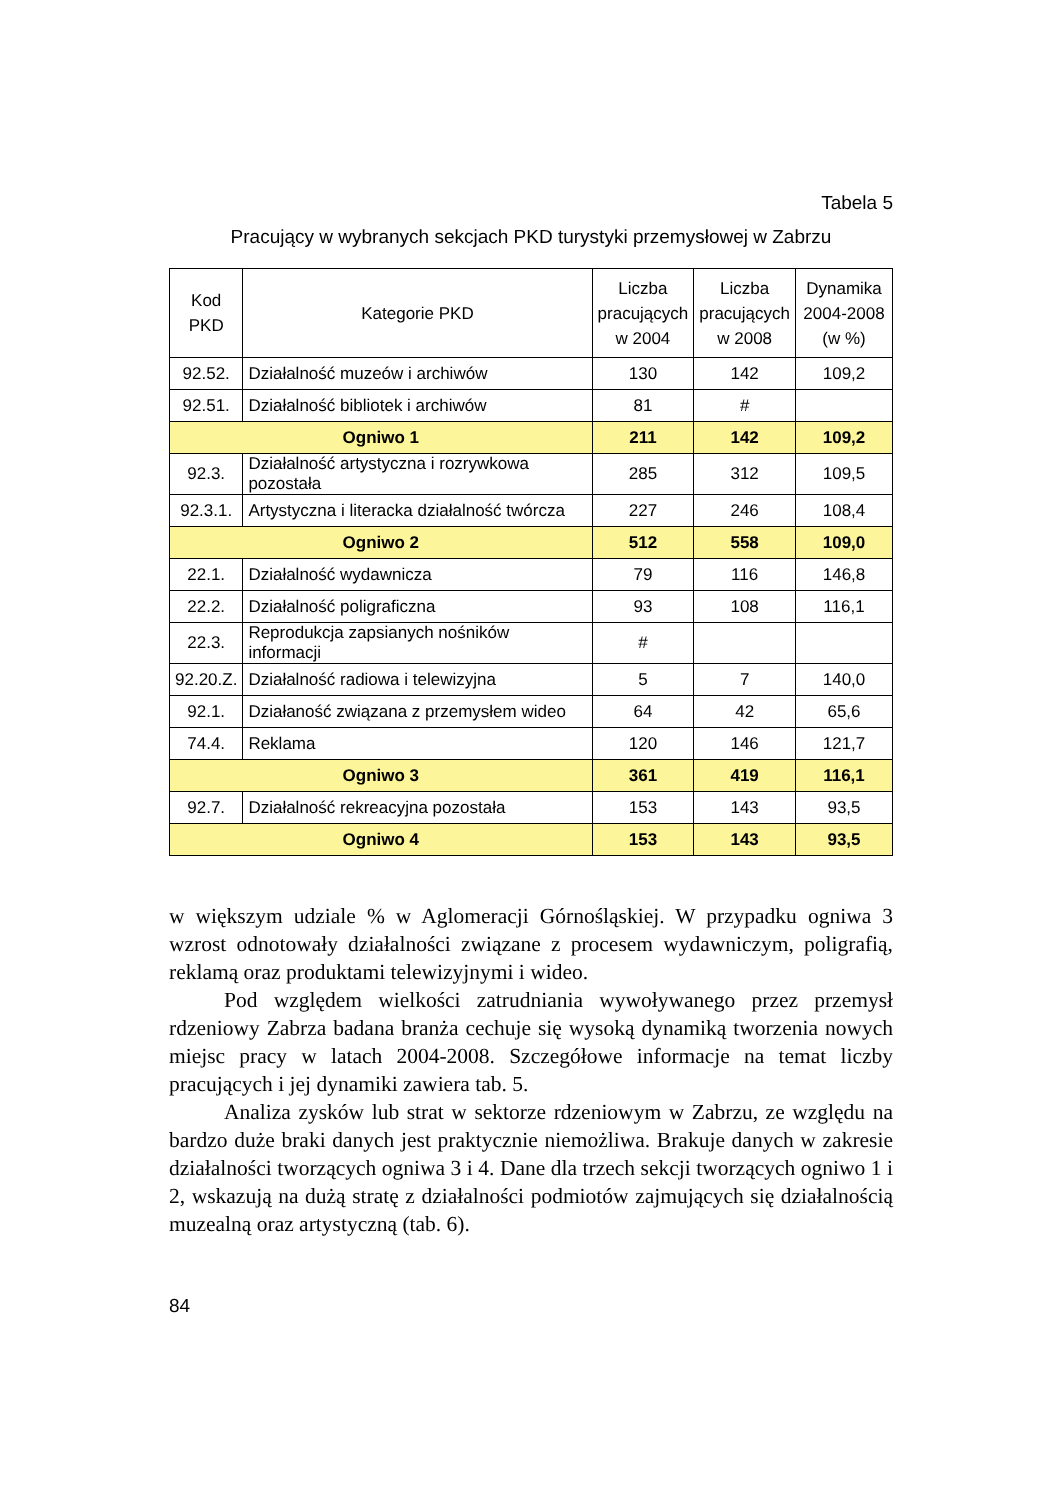Tabela 5
Pracujący w wybranych sekcjach PKD turystyki przemysłowej w Zabrzu
| Kod PKD | Kategorie PKD | Liczba pracujących w 2004 | Liczba pracujących w 2008 | Dynamika 2004-2008 (w %) |
| --- | --- | --- | --- | --- |
| 92.52. | Działalność muzeów i archiwów | 130 | 142 | 109,2 |
| 92.51. | Działalność bibliotek i archiwów | 81 | # | |
| Ogniwo 1 | | 211 | 142 | 109,2 |
| 92.3. | Działalność artystyczna i rozrywkowa pozostała | 285 | 312 | 109,5 |
| 92.3.1. | Artystyczna i literacka działalność twórcza | 227 | 246 | 108,4 |
| Ogniwo 2 | | 512 | 558 | 109,0 |
| 22.1. | Działalność wydawnicza | 79 | 116 | 146,8 |
| 22.2. | Działalność poligraficzna | 93 | 108 | 116,1 |
| 22.3. | Reprodukcja zapsianych nośników informacji | # | | |
| 92.20.Z. | Działalność radiowa i telewizyjna | 5 | 7 | 140,0 |
| 92.1. | Działaność związana z przemysłem wideo | 64 | 42 | 65,6 |
| 74.4. | Reklama | 120 | 146 | 121,7 |
| Ogniwo 3 | | 361 | 419 | 116,1 |
| 92.7. | Działalność rekreacyjna pozostała | 153 | 143 | 93,5 |
| Ogniwo 4 | | 153 | 143 | 93,5 |
w większym udziale % w Aglomeracji Górnośląskiej. W przypadku ogniwa 3 wzrost odnotowały działalności związane z procesem wydawniczym, poligrafią, reklamą oraz produktami telewizyjnymi i wideo.
Pod względem wielkości zatrudniania wywoływanego przez przemysł rdzeniowy Zabrza badana branża cechuje się wysoką dynamiką tworzenia nowych miejsc pracy w latach 2004-2008. Szczegółowe informacje na temat liczby pracujących i jej dynamiki zawiera tab. 5.
Analiza zysków lub strat w sektorze rdzeniowym w Zabrzu, ze względu na bardzo duże braki danych jest praktycznie niemożliwa. Brakuje danych w zakresie działalności tworzących ogniwa 3 i 4. Dane dla trzech sekcji tworzących ogniwo 1 i 2, wskazują na dużą stratę z działalności podmiotów zajmujących się działalnością muzealną oraz artystyczną (tab. 6).
84